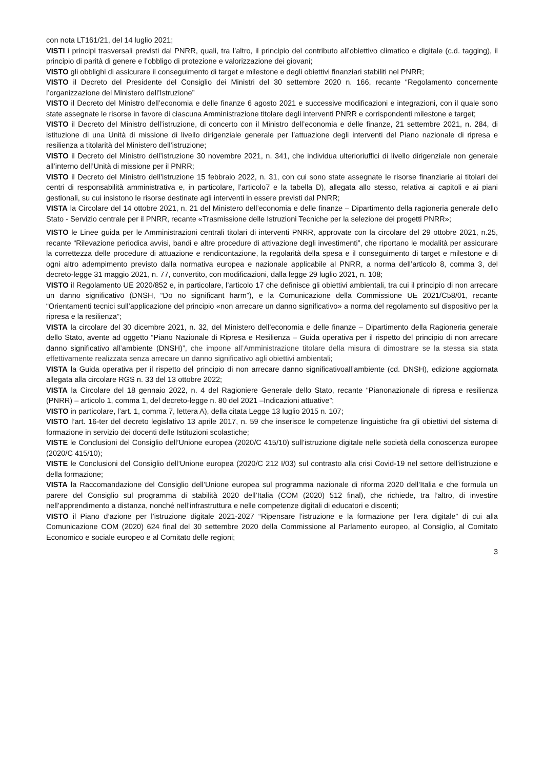con nota LT161/21, del 14 luglio 2021;
VISTI i principi trasversali previsti dal PNRR, quali, tra l’altro, il principio del contributo all’obiettivo climatico e digitale (c.d. tagging), il principio di parità di genere e l’obbligo di protezione e valorizzazione dei giovani;
VISTO gli obblighi di assicurare il conseguimento di target e milestone e degli obiettivi finanziari stabiliti nel PNRR;
VISTO il Decreto del Presidente del Consiglio dei Ministri del 30 settembre 2020 n. 166, recante “Regolamento concernente l’organizzazione del Ministero dell’Istruzione”
VISTO il Decreto del Ministro dell’economia e delle finanze 6 agosto 2021 e successive modificazioni e integrazioni, con il quale sono state assegnate le risorse in favore di ciascuna Amministrazione titolare degli interventi PNRR e corrispondenti milestone e target;
VISTO il Decreto del Ministro dell’istruzione, di concerto con il Ministro dell’economia e delle finanze, 21 settembre 2021, n. 284, di istituzione di una Unità di missione di livello dirigenziale generale per l’attuazione degli interventi del Piano nazionale di ripresa e resilienza a titolarità del Ministero dell’istruzione;
VISTO il Decreto del Ministro dell’istruzione 30 novembre 2021, n. 341, che individua ulterioriuffici di livello dirigenziale non generale all’interno dell’Unità di missione per il PNRR;
VISTO il Decreto del Ministro dell’istruzione 15 febbraio 2022, n. 31, con cui sono state assegnate le risorse finanziarie ai titolari dei centri di responsabilità amministrativa e, in particolare, l’articolo7 e la tabella D), allegata allo stesso, relativa ai capitoli e ai piani gestionali, su cui insistono le risorse destinate agli interventi in essere previsti dal PNRR;
VISTA la Circolare del 14 ottobre 2021, n. 21 del Ministero dell’economia e delle finanze – Dipartimento della ragioneria generale dello Stato - Servizio centrale per il PNRR, recante «Trasmissione delle Istruzioni Tecniche per la selezione dei progetti PNRR»;
VISTO le Linee guida per le Amministrazioni centrali titolari di interventi PNRR, approvate con la circolare del 29 ottobre 2021, n.25, recante “Rilevazione periodica avvisi, bandi e altre procedure di attivazione degli investimenti”, che riportano le modalità per assicurare la correttezza delle procedure di attuazione e rendicontazione, la regolarità della spesa e il conseguimento di target e milestone e di ogni altro adempimento previsto dalla normativa europea e nazionale applicabile al PNRR, a norma dell’articolo 8, comma 3, del decreto-legge 31 maggio 2021, n. 77, convertito, con modificazioni, dalla legge 29 luglio 2021, n. 108;
VISTO il Regolamento UE 2020/852 e, in particolare, l’articolo 17 che definisce gli obiettivi ambientali, tra cui il principio di non arrecare un danno significativo (DNSH, “Do no significant harm”), e la Comunicazione della Commissione UE 2021/C58/01, recante “Orientamenti tecnici sull’applicazione del principio «non arrecare un danno significativo» a norma del regolamento sul dispositivo per la ripresa e la resilienza”;
VISTA la circolare del 30 dicembre 2021, n. 32, del Ministero dell’economia e delle finanze – Dipartimento della Ragioneria generale dello Stato, avente ad oggetto “Piano Nazionale di Ripresa e Resilienza – Guida operativa per il rispetto del principio di non arrecare danno significativo all’ambiente (DNSH)”, che impone all’Amministrazione titolare della misura di dimostrare se la stessa sia stata effettivamente realizzata senza arrecare un danno significativo agli obiettivi ambientali;
VISTA la Guida operativa per il rispetto del principio di non arrecare danno significativoall’ambiente (cd. DNSH), edizione aggiornata allegata alla circolare RGS n. 33 del 13 ottobre 2022;
VISTA la Circolare del 18 gennaio 2022, n. 4 del Ragioniere Generale dello Stato, recante “Pianonazionale di ripresa e resilienza (PNRR) – articolo 1, comma 1, del decreto-legge n. 80 del 2021 –Indicazioni attuative”;
VISTO in particolare, l’art. 1, comma 7, lettera A), della citata Legge 13 luglio 2015 n. 107;
VISTO l’art. 16-ter del decreto legislativo 13 aprile 2017, n. 59 che inserisce le competenze linguistiche fra gli obiettivi del sistema di formazione in servizio dei docenti delle Istituzioni scolastiche;
VISTE le Conclusioni del Consiglio dell’Unione europea (2020/C 415/10) sull’istruzione digitale nelle società della conoscenza europee (2020/C 415/10);
VISTE le Conclusioni del Consiglio dell’Unione europea (2020/C 212 I/03) sul contrasto alla crisi Covid-19 nel settore dell’istruzione e della formazione;
VISTA la Raccomandazione del Consiglio dell’Unione europea sul programma nazionale di riforma 2020 dell’Italia e che formula un parere del Consiglio sul programma di stabilità 2020 dell’Italia (COM (2020) 512 final), che richiede, tra l’altro, di investire nell’apprendimento a distanza, nonché nell’infrastruttura e nelle competenze digitali di educatori e discenti;
VISTO il Piano d’azione per l’istruzione digitale 2021-2027 “Ripensare l'istruzione e la formazione per l’era digitale” di cui alla Comunicazione COM (2020) 624 final del 30 settembre 2020 della Commissione al Parlamento europeo, al Consiglio, al Comitato Economico e sociale europeo e al Comitato delle regioni;
3